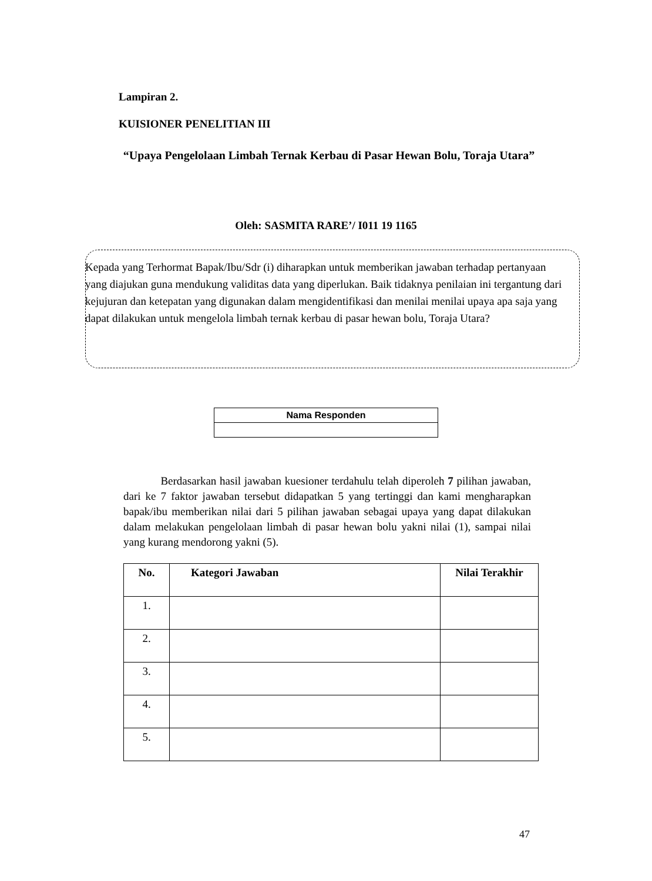Lampiran 2.
KUISIONER PENELITIAN III
“Upaya Pengelolaan Limbah Ternak Kerbau di Pasar Hewan Bolu, Toraja Utara”
Oleh: SASMITA RARE’/ I011 19 1165
Kepada yang Terhormat Bapak/Ibu/Sdr (i) diharapkan untuk memberikan jawaban terhadap pertanyaan yang diajukan guna mendukung validitas data yang diperlukan. Baik tidaknya penilaian ini tergantung dari kejujuran dan ketepatan yang digunakan dalam mengidentifikasi dan menilai menilai upaya apa saja yang dapat dilakukan untuk mengelola limbah ternak kerbau di pasar hewan bolu, Toraja Utara?
| Nama Responden |
Berdasarkan hasil jawaban kuesioner terdahulu telah diperoleh 7 pilihan jawaban, dari ke 7 faktor jawaban tersebut didapatkan 5 yang tertinggi dan kami mengharapkan bapak/ibu memberikan nilai dari 5 pilihan jawaban sebagai upaya yang dapat dilakukan dalam melakukan pengelolaan limbah di pasar hewan bolu yakni nilai (1), sampai nilai yang kurang mendorong yakni (5).
| No. | Kategori Jawaban | Nilai Terakhir |
| --- | --- | --- |
| 1. | | |
| 2. | | |
| 3. | | |
| 4. | | |
| 5. | | |
47